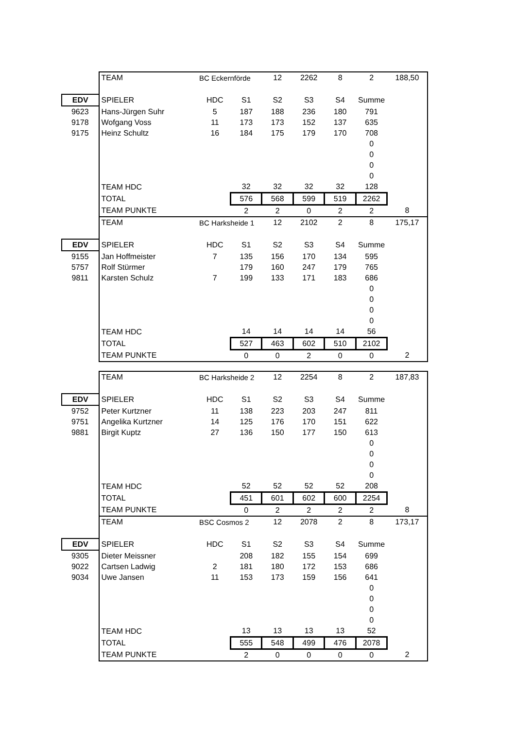| | TEAM | BC Eckernförde | | 12 | 2262 | 8 | 2 | 188,50 |
| EDV | SPIELER | HDC | S1 | S2 | S3 | S4 | Summe | |
| 9623 | Hans-Jürgen Suhr | 5 | 187 | 188 | 236 | 180 | 791 | |
| 9178 | Wofgang Voss | 11 | 173 | 173 | 152 | 137 | 635 | |
| 9175 | Heinz Schultz | 16 | 184 | 175 | 179 | 170 | 708 | |
| | | | | | | | 0 | |
| | | | | | | | 0 | |
| | | | | | | | 0 | |
| | | | | | | | 0 | |
| | TEAM HDC | | 32 | 32 | 32 | 32 | 128 | |
| | TOTAL | | 576 | 568 | 599 | 519 | 2262 | |
| | TEAM PUNKTE | | 2 | 2 | 0 | 2 | 2 | 8 |
| | TEAM | BC Harksheide 1 | | 12 | 2102 | 2 | 8 | 175,17 |
| EDV | SPIELER | HDC | S1 | S2 | S3 | S4 | Summe | |
| 9155 | Jan Hoffmeister | 7 | 135 | 156 | 170 | 134 | 595 | |
| 5757 | Rolf Stürmer | | 179 | 160 | 247 | 179 | 765 | |
| 9811 | Karsten Schulz | 7 | 199 | 133 | 171 | 183 | 686 | |
| | | | | | | | 0 | |
| | | | | | | | 0 | |
| | | | | | | | 0 | |
| | | | | | | | 0 | |
| | TEAM HDC | | 14 | 14 | 14 | 14 | 56 | |
| | TOTAL | | 527 | 463 | 602 | 510 | 2102 | |
| | TEAM PUNKTE | | 0 | 0 | 2 | 0 | 0 | 2 |
| | TEAM | BC Harksheide 2 | | 12 | 2254 | 8 | 2 | 187,83 |
| EDV | SPIELER | HDC | S1 | S2 | S3 | S4 | Summe | |
| 9752 | Peter Kurtzner | 11 | 138 | 223 | 203 | 247 | 811 | |
| 9751 | Angelika Kurtzner | 14 | 125 | 176 | 170 | 151 | 622 | |
| 9881 | Birgit Kuptz | 27 | 136 | 150 | 177 | 150 | 613 | |
| | | | | | | | 0 | |
| | | | | | | | 0 | |
| | | | | | | | 0 | |
| | | | | | | | 0 | |
| | TEAM HDC | | 52 | 52 | 52 | 52 | 208 | |
| | TOTAL | | 451 | 601 | 602 | 600 | 2254 | |
| | TEAM PUNKTE | | 0 | 2 | 2 | 2 | 2 | 8 |
| | TEAM | BSC Cosmos 2 | | 12 | 2078 | 2 | 8 | 173,17 |
| EDV | SPIELER | HDC | S1 | S2 | S3 | S4 | Summe | |
| 9305 | Dieter Meissner | | 208 | 182 | 155 | 154 | 699 | |
| 9022 | Cartsen Ladwig | 2 | 181 | 180 | 172 | 153 | 686 | |
| 9034 | Uwe Jansen | 11 | 153 | 173 | 159 | 156 | 641 | |
| | | | | | | | 0 | |
| | | | | | | | 0 | |
| | | | | | | | 0 | |
| | | | | | | | 0 | |
| | TEAM HDC | | 13 | 13 | 13 | 13 | 52 | |
| | TOTAL | | 555 | 548 | 499 | 476 | 2078 | |
| | TEAM PUNKTE | | 2 | 0 | 0 | 0 | 0 | 2 |